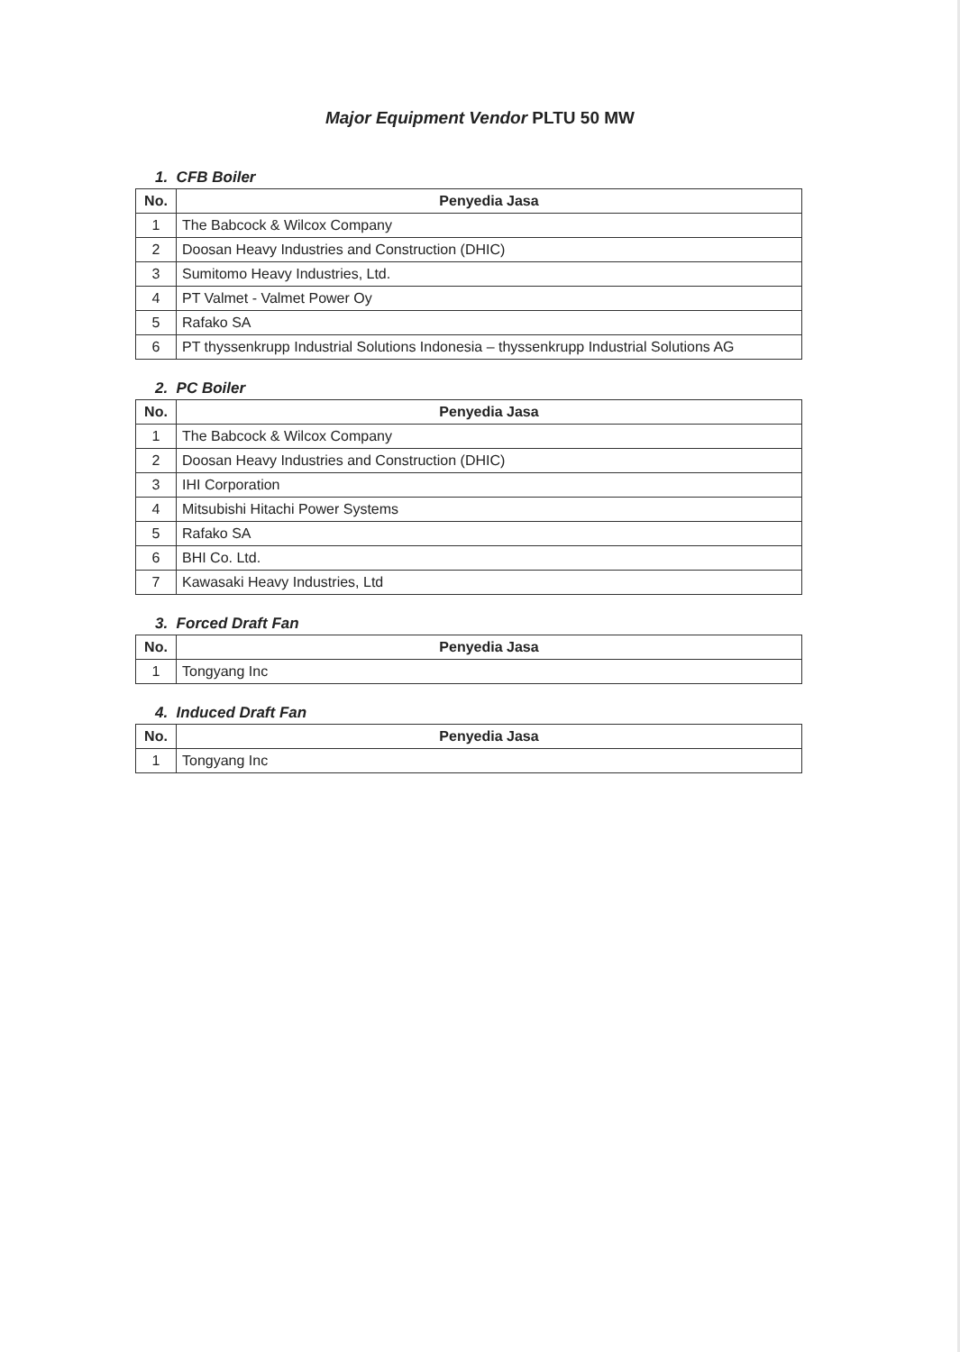Major Equipment Vendor PLTU 50 MW
1. CFB Boiler
| No. | Penyedia Jasa |
| --- | --- |
| 1 | The Babcock & Wilcox Company |
| 2 | Doosan Heavy Industries and Construction (DHIC) |
| 3 | Sumitomo Heavy Industries, Ltd. |
| 4 | PT Valmet - Valmet Power Oy |
| 5 | Rafako SA |
| 6 | PT thyssenkrupp Industrial Solutions Indonesia – thyssenkrupp Industrial Solutions AG |
2. PC Boiler
| No. | Penyedia Jasa |
| --- | --- |
| 1 | The Babcock & Wilcox Company |
| 2 | Doosan Heavy Industries and Construction (DHIC) |
| 3 | IHI Corporation |
| 4 | Mitsubishi Hitachi Power Systems |
| 5 | Rafako SA |
| 6 | BHI Co. Ltd. |
| 7 | Kawasaki Heavy Industries, Ltd |
3. Forced Draft Fan
| No. | Penyedia Jasa |
| --- | --- |
| 1 | Tongyang Inc |
4. Induced Draft Fan
| No. | Penyedia Jasa |
| --- | --- |
| 1 | Tongyang Inc |